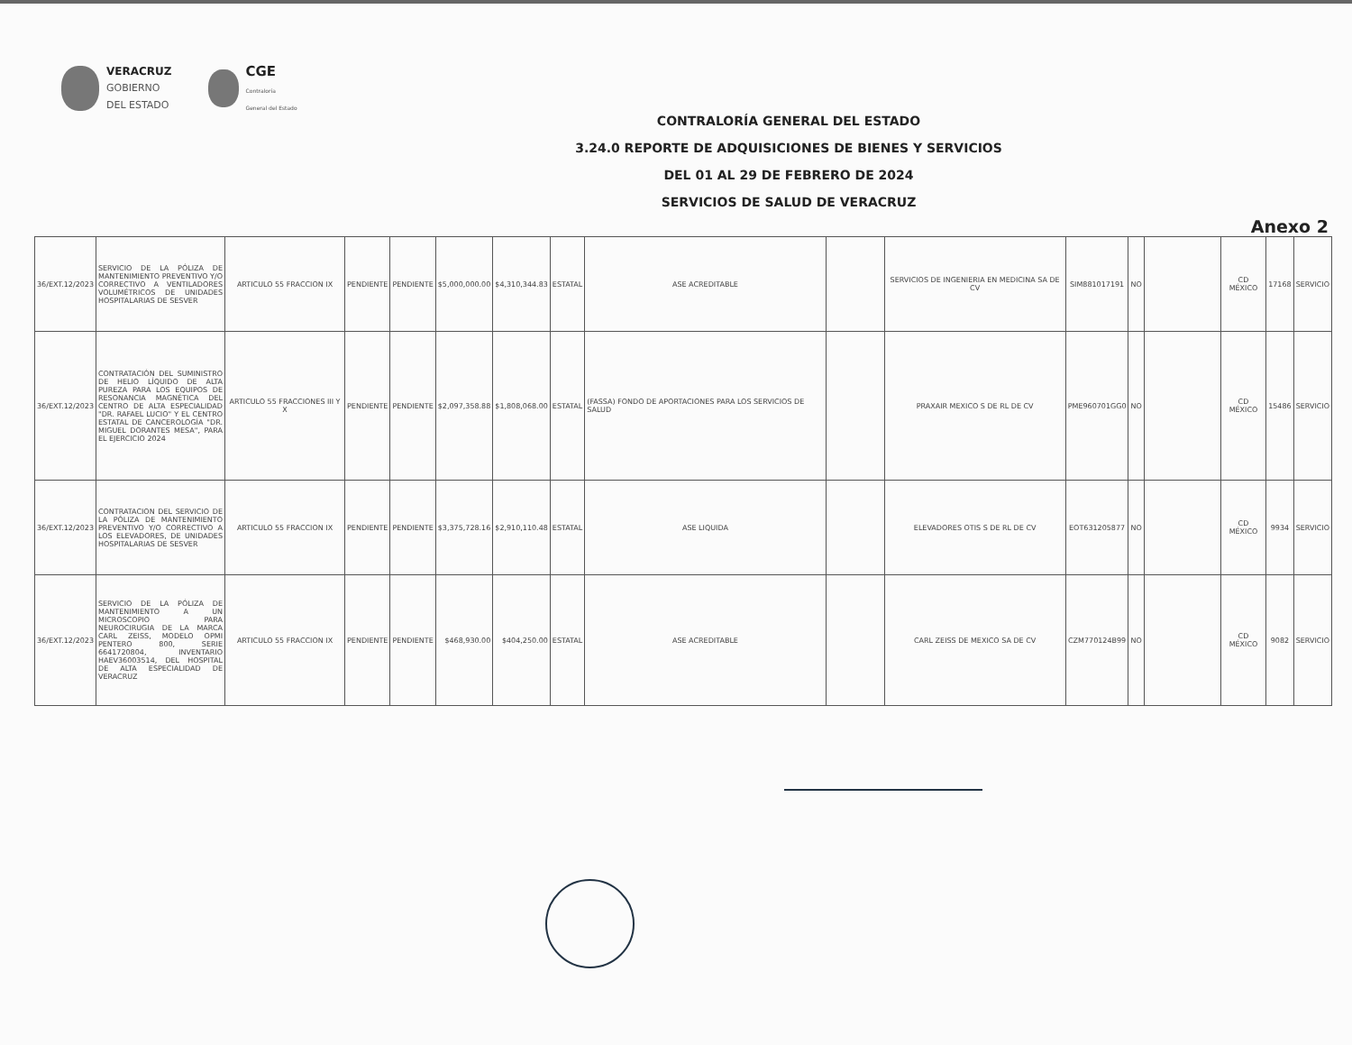VERACRUZ
GOBIERNO
DEL ESTADO
CGE
Contraloría
General del Estado
CONTRALORÍA GENERAL DEL ESTADO
3.24.0 REPORTE DE ADQUISICIONES DE BIENES Y SERVICIOS
DEL 01 AL 29 DE FEBRERO DE 2024
SERVICIOS DE SALUD DE VERACRUZ
Anexo 2
| 36/EXT.12/2023 | SERVICIO DE LA PÓLIZA DE MANTENIMIENTO PREVENTIVO Y/O CORRECTIVO A VENTILADORES VOLUMÉTRICOS DE UNIDADES HOSPITALARIAS DE SESVER | ARTICULO 55 FRACCION IX | PENDIENTE | PENDIENTE | $5,000,000.00 | $4,310,344.83 | ESTATAL | ASE ACREDITABLE | | SERVICIOS DE INGENIERIA EN MEDICINA SA DE CV | SIM881017191 | NO | | CD MÉXICO | 17168 | SERVICIO |
| 36/EXT.12/2023 | CONTRATACIÓN DEL SUMINISTRO DE HELIO LÍQUIDO DE ALTA PUREZA PARA LOS EQUIPOS DE RESONANCIA MAGNÉTICA DEL CENTRO DE ALTA ESPECIALIDAD "DR. RAFAEL LUCIO" Y EL CENTRO ESTATAL DE CANCEROLOGÍA "DR. MIGUEL DORANTES MESA", PARA EL EJERCICIO 2024 | ARTICULO 55 FRACCIONES III Y X | PENDIENTE | PENDIENTE | $2,097,358.88 | $1,808,068.00 | ESTATAL | (FASSA) FONDO DE APORTACIONES PARA LOS SERVICIOS DE SALUD | | PRAXAIR MEXICO S DE RL DE CV | PME960701GG0 | NO | | CD MÉXICO | 15486 | SERVICIO |
| 36/EXT.12/2023 | CONTRATACION DEL SERVICIO DE LA PÓLIZA DE MANTENIMIENTO PREVENTIVO Y/O CORRECTIVO A LOS ELEVADORES, DE UNIDADES HOSPITALARIAS DE SESVER | ARTICULO 55 FRACCION IX | PENDIENTE | PENDIENTE | $3,375,728.16 | $2,910,110.48 | ESTATAL | ASE LIQUIDA | | ELEVADORES OTIS S DE RL DE CV | EOT631205877 | NO | | CD MÉXICO | 9934 | SERVICIO |
| 36/EXT.12/2023 | SERVICIO DE LA PÓLIZA DE MANTENIMIENTO A UN MICROSCOPIO PARA NEUROCIRUGIA DE LA MARCA CARL ZEISS, MODELO OPMI PENTERO 800, SERIE 6641720804, INVENTARIO HAEV36003514, DEL HOSPITAL DE ALTA ESPECIALIDAD DE VERACRUZ | ARTICULO 55 FRACCION IX | PENDIENTE | PENDIENTE | $468,930.00 | $404,250.00 | ESTATAL | ASE ACREDITABLE | | CARL ZEISS DE MEXICO SA DE CV | CZM770124B99 | NO | | CD MÉXICO | 9082 | SERVICIO |